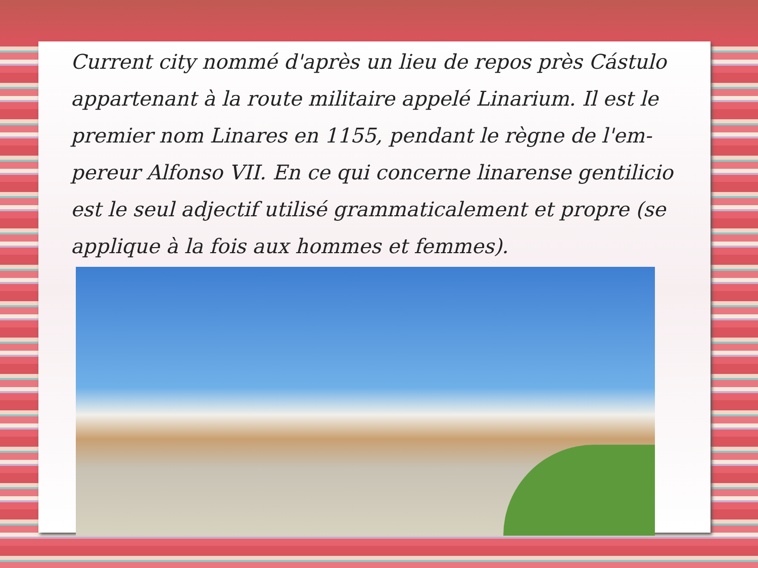Current city nommé d'après un lieu de repos près Cástulo appartenant à la route militaire appelé Linarium. Il est le premier nom Linares en 1155, pendant le règne de l'em-pereur Alfonso VII. En ce qui concerne linarense gentilicio est le seul adjectif utilisé grammaticalement et propre (se applique à la fois aux hommes et femmes).